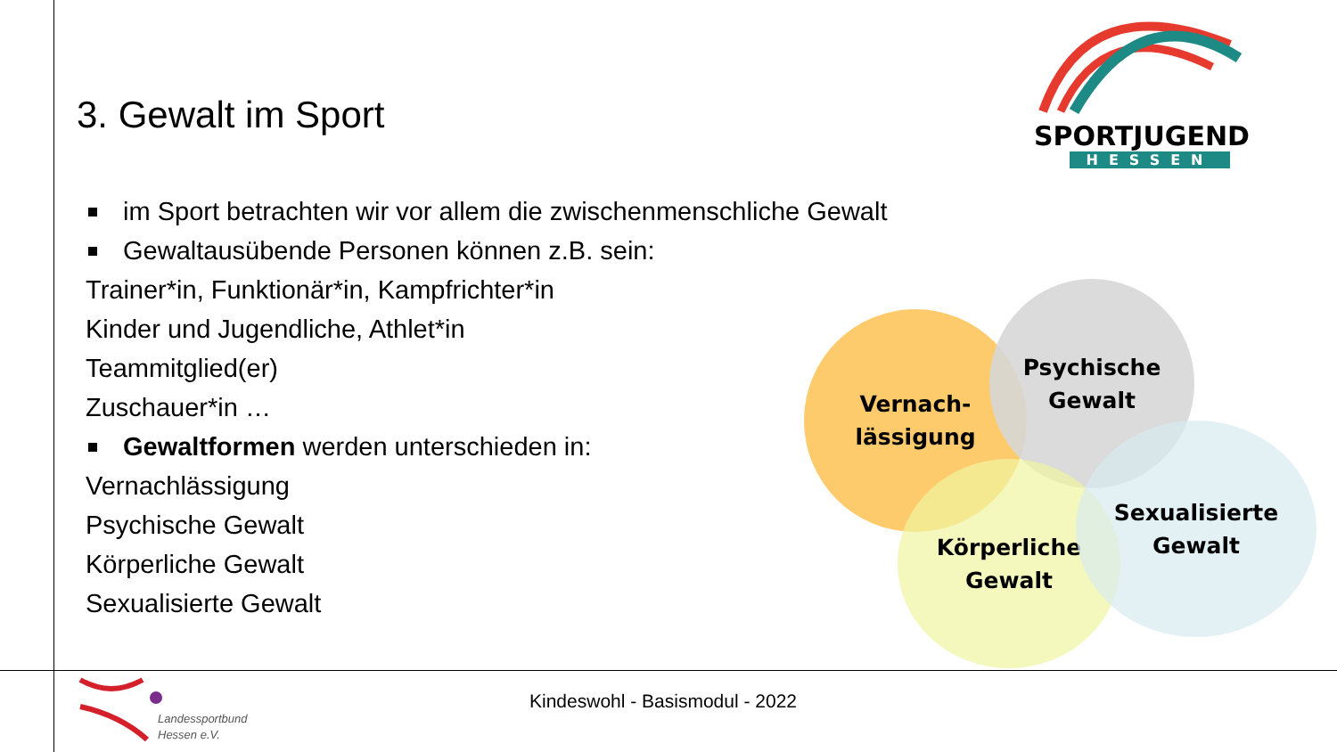3. Gewalt im Sport
SPORTJUGEND
HESSEN
im Sport betrachten wir vor allem die zwischenmenschliche Gewalt
Gewaltausübende Personen können z.B. sein:
Trainer*in, Funktionär*in, Kampfrichter*in
Kinder und Jugendliche, Athlet*in
Teammitglied(er)
Zuschauer*in …
Gewaltformen werden unterschieden in:
Vernachlässigung
Psychische Gewalt
Körperliche Gewalt
Sexualisierte Gewalt
Vernach-
lässigung
Psychische
Gewalt
Körperliche
Gewalt
Sexualisierte
Gewalt
Landessportbund
Hessen e.V.
Kindeswohl - Basismodul - 2022